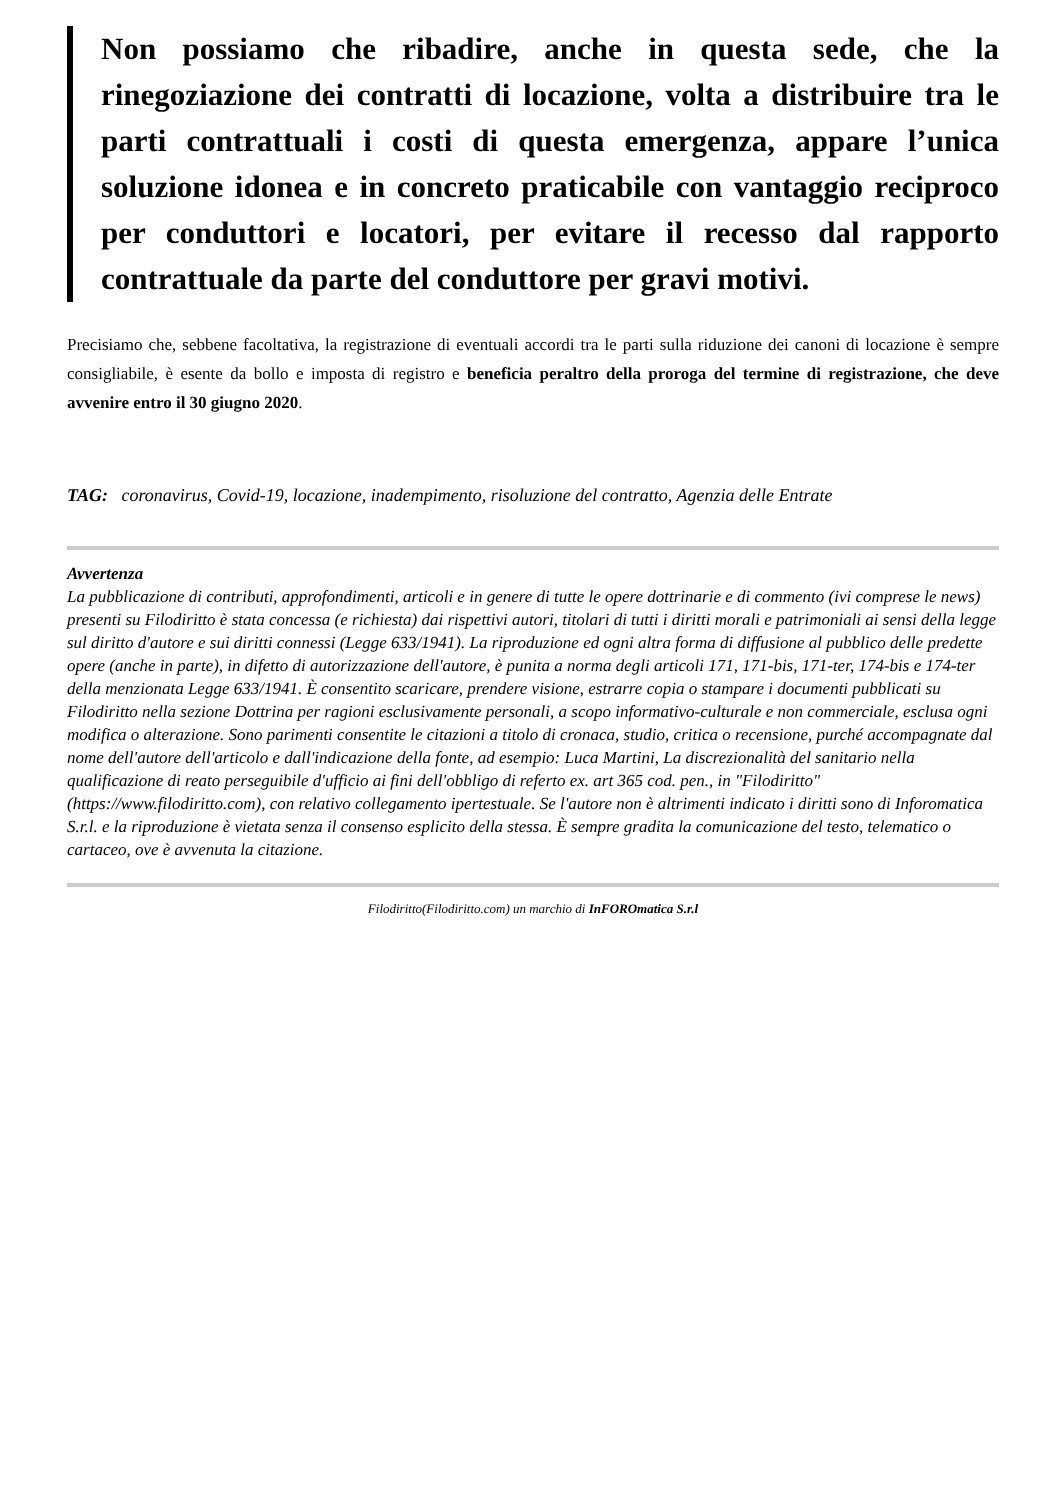Non possiamo che ribadire, anche in questa sede, che la rinegoziazione dei contratti di locazione, volta a distribuire tra le parti contrattuali i costi di questa emergenza, appare l’unica soluzione idonea e in concreto praticabile con vantaggio reciproco per conduttori e locatori, per evitare il recesso dal rapporto contrattuale da parte del conduttore per gravi motivi.
Precisiamo che, sebbene facoltativa, la registrazione di eventuali accordi tra le parti sulla riduzione dei canoni di locazione è sempre consigliabile, è esente da bollo e imposta di registro e beneficia peraltro della proroga del termine di registrazione, che deve avvenire entro il 30 giugno 2020.
TAG: coronavirus, Covid-19, locazione, inadempimento, risoluzione del contratto, Agenzia delle Entrate
Avvertenza
La pubblicazione di contributi, approfondimenti, articoli e in genere di tutte le opere dottrinarie e di commento (ivi comprese le news) presenti su Filodiritto è stata concessa (e richiesta) dai rispettivi autori, titolari di tutti i diritti morali e patrimoniali ai sensi della legge sul diritto d'autore e sui diritti connessi (Legge 633/1941). La riproduzione ed ogni altra forma di diffusione al pubblico delle predette opere (anche in parte), in difetto di autorizzazione dell'autore, è punita a norma degli articoli 171, 171-bis, 171-ter, 174-bis e 174-ter della menzionata Legge 633/1941. È consentito scaricare, prendere visione, estrarre copia o stampare i documenti pubblicati su Filodiritto nella sezione Dottrina per ragioni esclusivamente personali, a scopo informativo-culturale e non commerciale, esclusa ogni modifica o alterazione. Sono parimenti consentite le citazioni a titolo di cronaca, studio, critica o recensione, purché accompagnate dal nome dell'autore dell'articolo e dall'indicazione della fonte, ad esempio: Luca Martini, La discrezionalità del sanitario nella qualificazione di reato perseguibile d'ufficio ai fini dell'obbligo di referto ex. art 365 cod. pen., in "Filodiritto" (https://www.filodiritto.com), con relativo collegamento ipertestuale. Se l'autore non è altrimenti indicato i diritti sono di Inforomatica S.r.l. e la riproduzione è vietata senza il consenso esplicito della stessa. È sempre gradita la comunicazione del testo, telematico o cartaceo, ove è avvenuta la citazione.
Filodiritto(Filodiritto.com) un marchio di InFOROmatica S.r.l